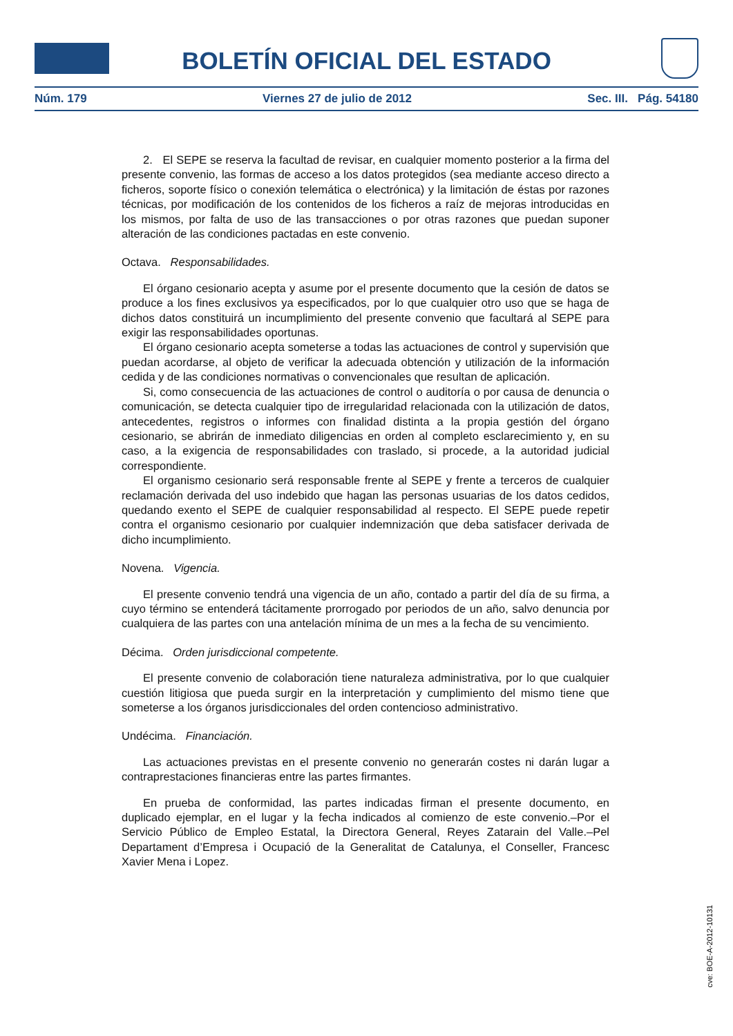BOLETÍN OFICIAL DEL ESTADO
Núm. 179 Viernes 27 de julio de 2012 Sec. III. Pág. 54180
2. El SEPE se reserva la facultad de revisar, en cualquier momento posterior a la firma del presente convenio, las formas de acceso a los datos protegidos (sea mediante acceso directo a ficheros, soporte físico o conexión telemática o electrónica) y la limitación de éstas por razones técnicas, por modificación de los contenidos de los ficheros a raíz de mejoras introducidas en los mismos, por falta de uso de las transacciones o por otras razones que puedan suponer alteración de las condiciones pactadas en este convenio.
Octava. Responsabilidades.
El órgano cesionario acepta y asume por el presente documento que la cesión de datos se produce a los fines exclusivos ya especificados, por lo que cualquier otro uso que se haga de dichos datos constituirá un incumplimiento del presente convenio que facultará al SEPE para exigir las responsabilidades oportunas.
El órgano cesionario acepta someterse a todas las actuaciones de control y supervisión que puedan acordarse, al objeto de verificar la adecuada obtención y utilización de la información cedida y de las condiciones normativas o convencionales que resultan de aplicación.
Si, como consecuencia de las actuaciones de control o auditoría o por causa de denuncia o comunicación, se detecta cualquier tipo de irregularidad relacionada con la utilización de datos, antecedentes, registros o informes con finalidad distinta a la propia gestión del órgano cesionario, se abrirán de inmediato diligencias en orden al completo esclarecimiento y, en su caso, a la exigencia de responsabilidades con traslado, si procede, a la autoridad judicial correspondiente.
El organismo cesionario será responsable frente al SEPE y frente a terceros de cualquier reclamación derivada del uso indebido que hagan las personas usuarias de los datos cedidos, quedando exento el SEPE de cualquier responsabilidad al respecto. El SEPE puede repetir contra el organismo cesionario por cualquier indemnización que deba satisfacer derivada de dicho incumplimiento.
Novena. Vigencia.
El presente convenio tendrá una vigencia de un año, contado a partir del día de su firma, a cuyo término se entenderá tácitamente prorrogado por periodos de un año, salvo denuncia por cualquiera de las partes con una antelación mínima de un mes a la fecha de su vencimiento.
Décima. Orden jurisdiccional competente.
El presente convenio de colaboración tiene naturaleza administrativa, por lo que cualquier cuestión litigiosa que pueda surgir en la interpretación y cumplimiento del mismo tiene que someterse a los órganos jurisdiccionales del orden contencioso administrativo.
Undécima. Financiación.
Las actuaciones previstas en el presente convenio no generarán costes ni darán lugar a contraprestaciones financieras entre las partes firmantes.
En prueba de conformidad, las partes indicadas firman el presente documento, en duplicado ejemplar, en el lugar y la fecha indicados al comienzo de este convenio.–Por el Servicio Público de Empleo Estatal, la Directora General, Reyes Zatarain del Valle.–Pel Departament d’Empresa i Ocupació de la Generalitat de Catalunya, el Conseller, Francesc Xavier Mena i Lopez.
cve: BOE-A-2012-10131